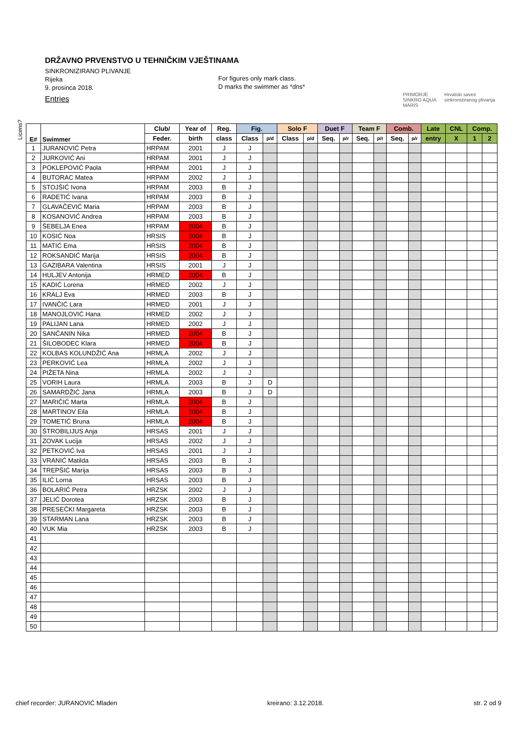DRŽAVNO PRVENSTVO U TEHNIČKIM VJEŠTINAMA
SINKRONIZIRANO PLIVANJE
Rijeka
9. prosinca 2018.
Entries
For figures only mark class.
D marks the swimmer as *dns*
PRIMORJE SINKRO AQUA MARIS
Hrvatski savez sinkroniziranog plivanja
Licens?
| E# | Swimmer | Club/ | Year of | Reg. | Fig. | | Solo F | | Duet F | | Team F | | Comb. | | Late | CNL | Comp. | |
| --- | --- | --- | --- | --- | --- | --- | --- | --- | --- | --- | --- | --- | --- | --- | --- | --- | --- | --- |
| | | Feder. | birth | class | Class | p/d | Class | p/d | Seq. | p/r | Seq. | p/r | Seq. | p/r | entry | X | 1 | 2 |
| 1 | JURANOVIĆ Petra | HRPAM | 2001 | J | J | | | | | | | | | | | | | |
| 2 | JURKOVIĆ Ani | HRPAM | 2001 | J | J | | | | | | | | | | | | | |
| 3 | POKLEPOVIĆ Paola | HRPAM | 2001 | J | J | | | | | | | | | | | | | |
| 4 | BUTORAC Matea | HRPAM | 2002 | J | J | | | | | | | | | | | | | |
| 5 | STOJŠIĆ Ivona | HRPAM | 2003 | B | J | | | | | | | | | | | | | |
| 6 | RADETIĆ Ivana | HRPAM | 2003 | B | J | | | | | | | | | | | | | |
| 7 | GLAVAČEVIĆ Maria | HRPAM | 2003 | B | J | | | | | | | | | | | | | |
| 8 | KOSANOVIĆ Andrea | HRPAM | 2003 | B | J | | | | | | | | | | | | | |
| 9 | ŠEBELJA Enea | HRPAM | 2004 | B | J | | | | | | | | | | | | | |
| 10 | KOSIĆ Noa | HRSIS | 2004 | B | J | | | | | | | | | | | | | |
| 11 | MATIĆ Ema | HRSIS | 2004 | B | J | | | | | | | | | | | | | |
| 12 | ROKSANDIĆ Marija | HRSIS | 2004 | B | J | | | | | | | | | | | | | |
| 13 | GAZIBARA Valentina | HRSIS | 2001 | J | J | | | | | | | | | | | | | |
| 14 | HULJEV Antonija | HRMED | 2004 | B | J | | | | | | | | | | | | | |
| 15 | KADIĆ Lorena | HRMED | 2002 | J | J | | | | | | | | | | | | | |
| 16 | KRALJ Eva | HRMED | 2003 | B | J | | | | | | | | | | | | | |
| 17 | IVANČIĆ Lara | HRMED | 2001 | J | J | | | | | | | | | | | | | |
| 18 | MANOJLOVIĆ Hana | HRMED | 2002 | J | J | | | | | | | | | | | | | |
| 19 | PALIJAN Lana | HRMED | 2002 | J | J | | | | | | | | | | | | | |
| 20 | SANČANIN Nika | HRMED | 2004 | B | J | | | | | | | | | | | | | |
| 21 | ŠILOBODEC Klara | HRMED | 2004 | B | J | | | | | | | | | | | | | |
| 22 | KOLBAS KOLUNDŽIĆ Ana | HRMLA | 2002 | J | J | | | | | | | | | | | | | |
| 23 | PERKOVIĆ Lea | HRMLA | 2002 | J | J | | | | | | | | | | | | | |
| 24 | PIŽETA Nina | HRMLA | 2002 | J | J | | | | | | | | | | | | | |
| 25 | VORIH Laura | HRMLA | 2003 | B | J | D | | | | | | | | | | | | |
| 26 | SAMARDŽIĆ Jana | HRMLA | 2003 | B | J | D | | | | | | | | | | | | |
| 27 | MARIČIĆ Marta | HRMLA | 2004 | B | J | | | | | | | | | | | | | |
| 28 | MARTINOV Eila | HRMLA | 2004 | B | J | | | | | | | | | | | | | |
| 29 | TOMETIĆ Bruna | HRMLA | 2004 | B | J | | | | | | | | | | | | | |
| 30 | ŠTROBILIJUS Anja | HRSAS | 2001 | J | J | | | | | | | | | | | | | |
| 31 | ZOVAK Lucija | HRSAS | 2002 | J | J | | | | | | | | | | | | | |
| 32 | PETKOVIĆ Iva | HRSAS | 2001 | J | J | | | | | | | | | | | | | |
| 33 | VRANIĆ Matilda | HRSAS | 2003 | B | J | | | | | | | | | | | | | |
| 34 | TREPŠIĆ Marija | HRSAS | 2003 | B | J | | | | | | | | | | | | | |
| 35 | ILIĆ Lorna | HRSAS | 2003 | B | J | | | | | | | | | | | | | |
| 36 | BOLARIĆ Petra | HRZSK | 2002 | J | J | | | | | | | | | | | | | |
| 37 | JELIĆ Dorotea | HRZSK | 2003 | B | J | | | | | | | | | | | | | |
| 38 | PRESEČKI Margareta | HRZSK | 2003 | B | J | | | | | | | | | | | | | |
| 39 | STARMAN Lana | HRZSK | 2003 | B | J | | | | | | | | | | | | | |
| 40 | VUK Mia | HRZSK | 2003 | B | J | | | | | | | | | | | | | |
| 41 | | | | | | | | | | | | | | | | | | |
| 42 | | | | | | | | | | | | | | | | | | |
| 43 | | | | | | | | | | | | | | | | | | |
| 44 | | | | | | | | | | | | | | | | | | |
| 45 | | | | | | | | | | | | | | | | | | |
| 46 | | | | | | | | | | | | | | | | | | |
| 47 | | | | | | | | | | | | | | | | | | |
| 48 | | | | | | | | | | | | | | | | | | |
| 49 | | | | | | | | | | | | | | | | | | |
| 50 | | | | | | | | | | | | | | | | | | |
chief recorder: JURANOVIĆ Mladen kreirano: 3.12.2018. str. 2 od 9